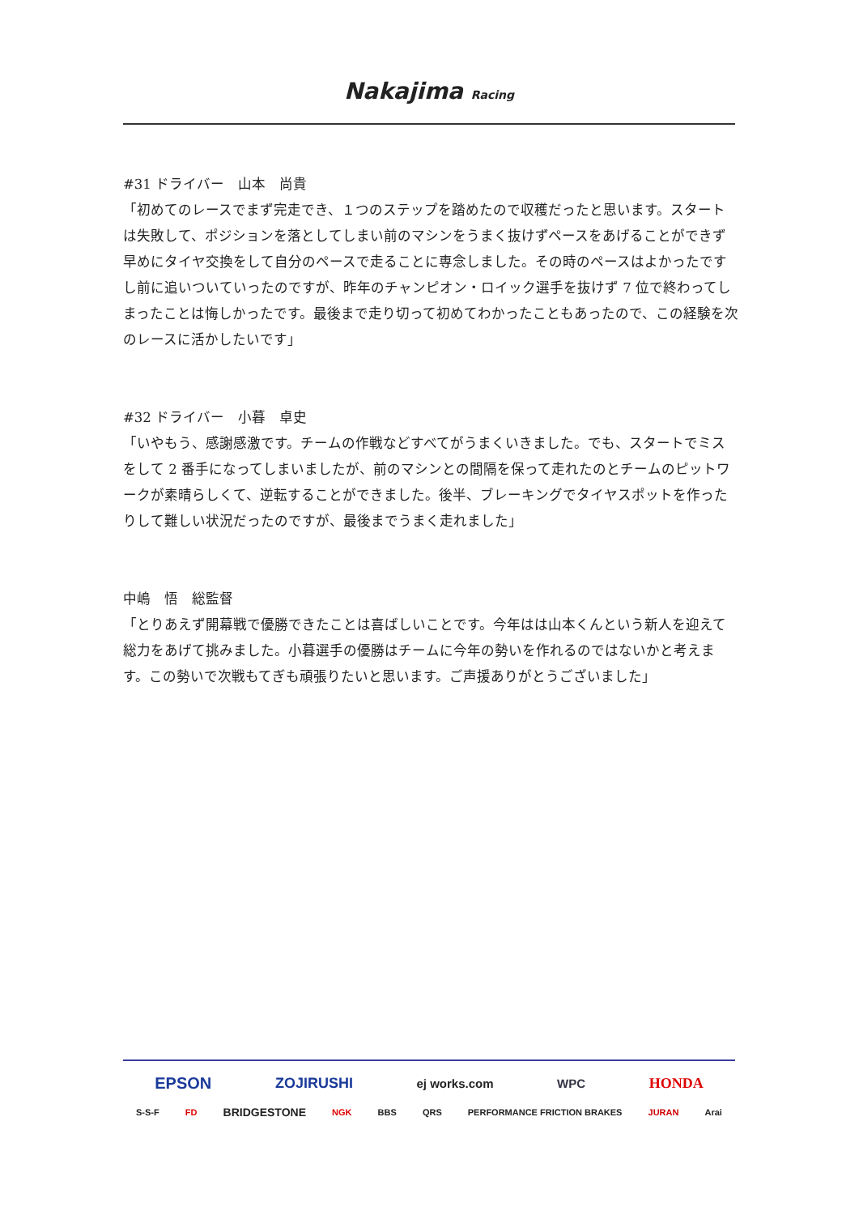Nakajima Racing
#31 ドライバー　山本　尚貴
「初めてのレースでまず完走でき、１つのステップを踏めたので収穫だったと思います。スタートは失敗して、ポジションを落としてしまい前のマシンをうまく抜けずペースをあげることができず早めにタイヤ交換をして自分のペースで走ることに専念しました。その時のペースはよかったですし前に追いついていったのですが、昨年のチャンピオン・ロイック選手を抜けず 7 位で終わってしまったことは悔しかったです。最後まで走り切って初めてわかったこともあったので、この経験を次のレースに活かしたいです」
#32 ドライバー　小暮　卓史
「いやもう、感謝感激です。チームの作戦などすべてがうまくいきました。でも、スタートでミスをして 2 番手になってしまいましたが、前のマシンとの間隔を保って走れたのとチームのピットワークが素晴らしくて、逆転することができました。後半、ブレーキングでタイヤスポットを作ったりして難しい状況だったのですが、最後までうまく走れました」
中嶋　悟　総監督
「とりあえず開幕戦で優勝できたことは喜ばしいことです。今年はは山本くんという新人を迎えて総力をあげて挑みました。小暮選手の優勝はチームに今年の勢いを作れるのではないかと考えます。この勢いで次戦もてぎも頑張りたいと思います。ご声援ありがとうございました」
EPSON ZOJIRUSHI ej works.com WPC HONDA
S-S-F FD BRIDGESTONE NGK BBS QRS PERFORMANCE FRICTION BRAKES JURAN Arai